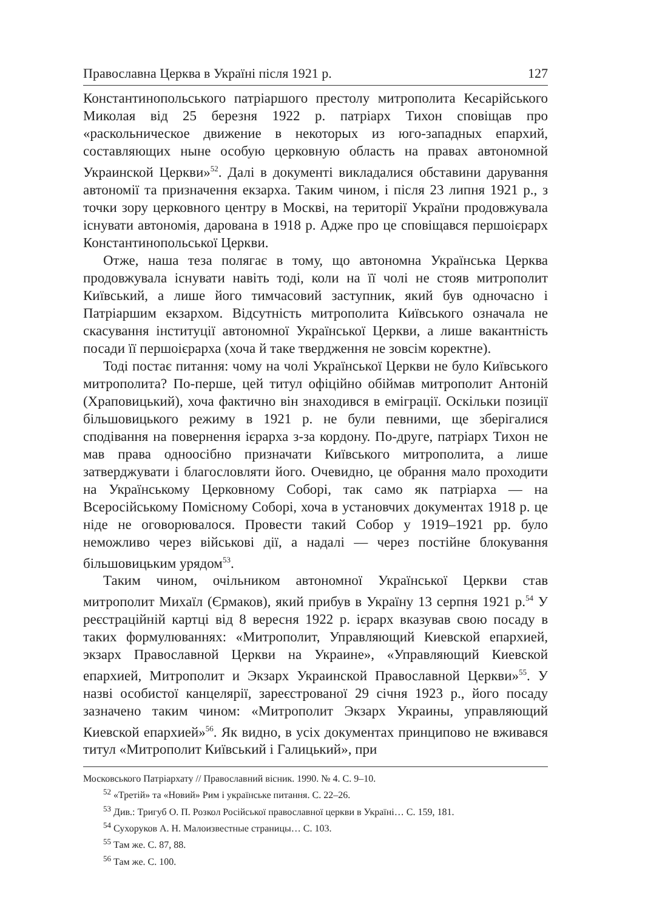Православна Церква в Україні після 1921 р. 127
Константинопольського патріаршого престолу митрополита Кесарійського Миколая від 25 березня 1922 р. патріарх Тихон сповіщав про «раскольническое движение в некоторых из юго-западных епархий, составляющих ныне особую церковную область на правах автономной Украинской Церкви»<sup>52</sup>. Далі в документі викладалися обставини дарування автономії та призначення екзарха. Таким чином, і після 23 липня 1921 р., з точки зору церковного центру в Москві, на території України продовжувала існувати автономія, дарована в 1918 р. Адже про це сповіщався першоієрарх Константинопольської Церкви.
Отже, наша теза полягає в тому, що автономна Українська Церква продовжувала існувати навіть тоді, коли на її чолі не стояв митрополит Київський, а лише його тимчасовий заступник, який був одночасно і Патріаршим екзархом. Відсутність митрополита Київського означала не скасування інституції автономної Української Церкви, а лише вакантність посади її першоієрарха (хоча й таке твердження не зовсім коректне).
Тоді постає питання: чому на чолі Української Церкви не було Київського митрополита? По-перше, цей титул офіційно обіймав митрополит Антоній (Храповицький), хоча фактично він знаходився в еміграції. Оскільки позиції більшовицького режиму в 1921 р. не були певними, ще зберігалися сподівання на повернення ієрарха з-за кордону. По-друге, патріарх Тихон не мав права одноосібно призначати Київського митрополита, а лише затверджувати і благословляти його. Очевидно, це обрання мало проходити на Українському Церковному Соборі, так само як патріарха — на Всеросійському Помісному Соборі, хоча в установчих документах 1918 р. це ніде не оговорювалося. Провести такий Собор у 1919–1921 рр. було неможливо через військові дії, а надалі — через постійне блокування більшовицьким урядом<sup>53</sup>.
Таким чином, очільником автономної Української Церкви став митрополит Михаїл (Єрмаков), який прибув в Україну 13 серпня 1921 р.<sup>54</sup> У реєстраційній картці від 8 вересня 1922 р. ієрарх вказував свою посаду в таких формулюваннях: «Митрополит, Управляющий Киевской епархией, экзарх Православной Церкви на Украине», «Управляющий Киевской епархией, Митрополит и Экзарх Украинской Православной Церкви»<sup>55</sup>. У назві особистої канцелярії, зареєстрованої 29 січня 1923 р., його посаду зазначено таким чином: «Митрополит Экзарх Украины, управляющий Киевской епархией»<sup>56</sup>. Як видно, в усіх документах принципово не вживався титул «Митрополит Київський і Галицький», при
Московського Патріархату // Православний вісник. 1990. № 4. С. 9–10.
<sup>52</sup> «Третій» та «Новий» Рим і українське питання. С. 22–26.
<sup>53</sup> Див.: Тригуб О. П. Розкол Російської православної церкви в Україні… С. 159, 181.
<sup>54</sup> Сухоруков А. Н. Малоизвестные страницы… С. 103.
<sup>55</sup> Там же. С. 87, 88.
<sup>56</sup> Там же. С. 100.